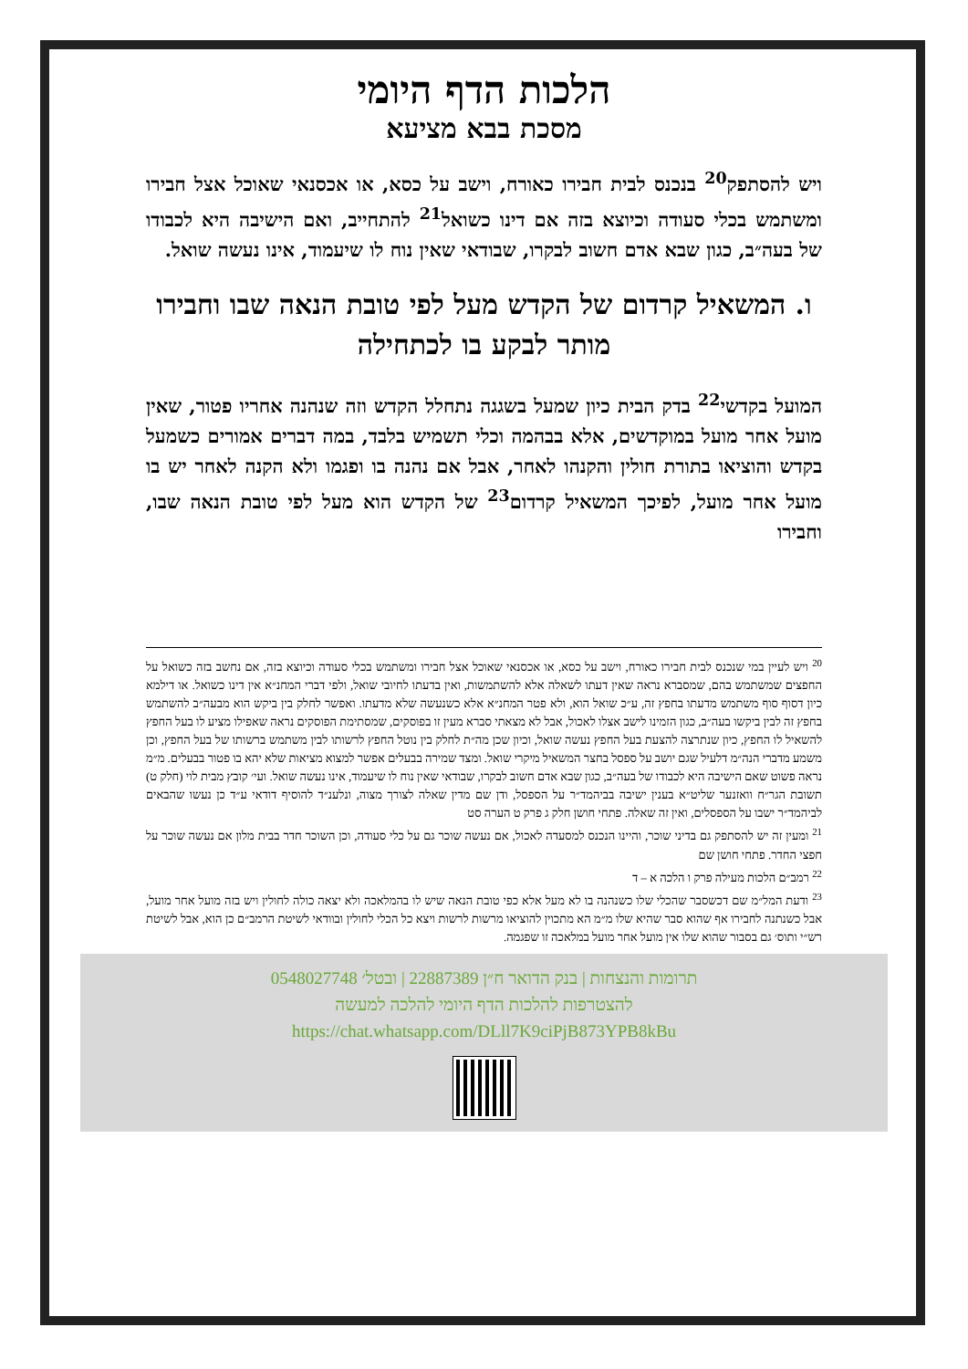הלכות הדף היומי
מסכת בבא מציעא
ויש להסתפק<sup>20</sup> בנכנס לבית חבירו כאורח, וישב על כסא, או אכסנאי שאוכל אצל חבירו ומשתמש בכלי סעודה וכיוצא בזה אם דינו כשואל<sup>21</sup> להתחייב, ואם הישיבה היא לכבודו של בעה״ב, כגון שבא אדם חשוב לבקרו, שבודאי שאין נוח לו שיעמוד, אינו נעשה שואל.
ו. המשאיל קרדום של הקדש מעל לפי טובת הנאה שבו וחבירו מותר לבקע בו לכתחילה
המועל בקדשי<sup>22</sup> בדק הבית כיון שמעל בשגגה נתחלל הקדש וזה שנהנה אחריו פטור, שאין מועל אחר מועל במוקדשים, אלא בבהמה וכלי תשמיש בלבד, במה דברים אמורים כשמעל בקדש והוציאו בתורת חולין והקנהו לאחר, אבל אם נהנה בו ופגמו ולא הקנה לאחר יש בו מועל אחר מועל, לפיכך המשאיל קרדום<sup>23</sup> של הקדש הוא מעל לפי טובת הנאה שבו, וחבירו
<sup>20</sup> ויש לעיין במי שנכנס לבית חבירו כאורח, וישב על כסא, או אכסנאי שאוכל אצל חבירו ומשתמש בכלי סעודה וכיוצא בזה, אם נחשב בזה כשואל על החפצים שמשתמש בהם, שמסברא נראה שאין דעתו לשאלה אלא להשתמשות, ואין בדעתו לחיובי שואל, ולפי דברי המחנ״א אין דינו כשואל. או דילמא כיון דסוף סוף משתמש מדעתו בחפץ זה, ע״כ שואל הוא, ולא פטר המחנ״א אלא כשנעשה שלא מדעתו. ואפשר לחלק בין ביקש הוא מבעה״ב להשתמש בחפץ זה לבין ביקשו בעה״ב, כגון הזמינו לישב אצלו לאכול, אבל לא מצאתי סברא מעין זו בפוסקים, שמסתימת הפוסקים נראה שאפילו מציע לו בעל החפץ להשאיל לו החפץ, כיון שנתרצה להצעת בעל החפץ נעשה שואל, וכיון שכן מה״ת לחלק בין נוטל החפץ לרשותו לבין משתמש ברשותו של בעל החפץ, וכן משמע מדברי הנה״מ דלעיל שגם יושב על ספסל בחצר המשאיל מיקרי שואל. ומצד שמירה בבעלים אפשר למצוא מציאות שלא יהא בו פטור בבעלים. מ״מ נראה פשוט שאם הישיבה היא לכבודו של בעה״ב, כגון שבא אדם חשוב לבקרו, שבודאי שאין נוח לו שיעמוד, אינו נעשה שואל. ועי׳ קובץ מבית לוי (חלק ט) תשובת הגר״ח וואזנער שליט״א בענין ישיבה בביהמד״ר על הספסל, ודן שם מדין שאלה לצורך מצוה, ונלענ״ד להוסיף דודאי ע״ד כן נעשו שהבאים לביהמד״ר ישבו על הספסלים, ואין זה שאלה. פתחי חושן חלק ג פרק ט הערה סט
<sup>21</sup> ומעין זה יש להסתפק גם בדיני שוכר, והיינו הנכנס למסעדה לאכול, אם נעשה שוכר גם על כלי סעודה, וכן השוכר חדר בבית מלון אם נעשה שוכר על חפצי החדר. פתחי חושן שם
<sup>22</sup> רמב״ם הלכות מעילה פרק ו הלכה א – ד
<sup>23</sup> ודעת המל״מ שם דכשסבר שהכלי שלו כשנהנה בו לא מעל אלא כפי טובת הנאה שיש לו בהמלאכה ולא יצאה כולה לחולין ויש בזה מועל אחר מועל, אבל כשנתנה לחבירו אף שהוא סבר שהיא שלו מ״מ הא מתכוין להוציאו מרשות לרשות ויצא כל הכלי לחולין ובוודאי לשיטת הרמב״ם כן הוא, אבל לשיטת רש״י ותוס׳ גם בסבור שהוא שלו אין מועל אחר מועל במלאכה זו שפגמה.
תרומות והנצחות | בנק הדואר ח״ן 22887389 | ובטל׳ 0548027748
להצטרפות להלכות הדף היומי להלכה למעשה
https://chat.whatsapp.com/DLll7K9ciPjB873YPB8kBu